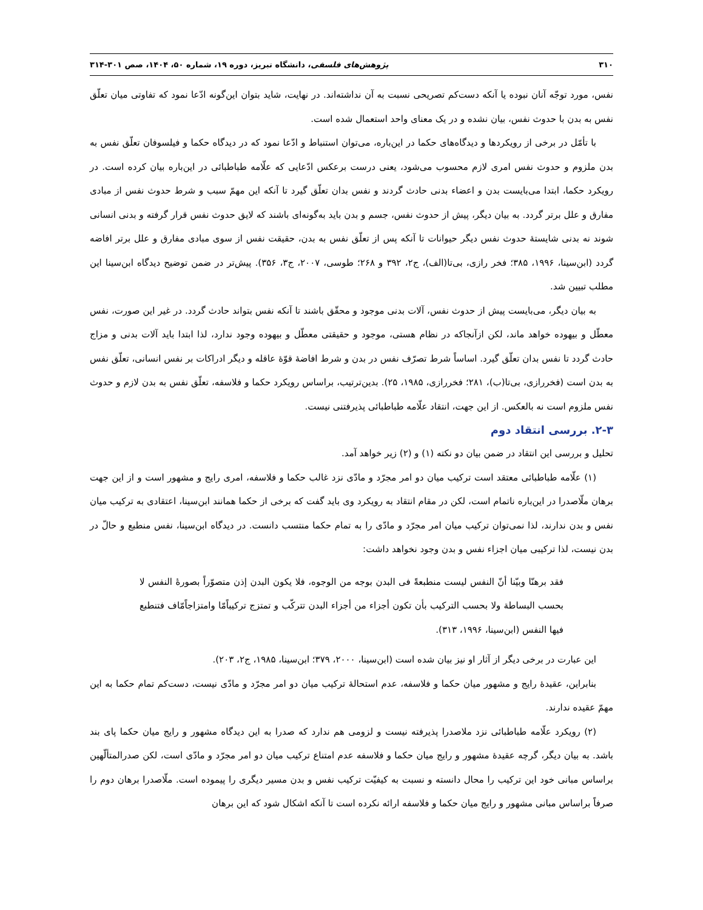۳۱۰ پژوهش‌های فلسفی، دانشگاه تبریز، دوره ۱۹، شماره ۵۰، ۱۴۰۴، صص ۳۰۱-۳۱۴
نفس، مورد توجّه آنان نبوده یا آنکه دست‌کم تصریحی نسبت به آن نداشته‌اند. در نهایت، شاید بتوان این‌گونه ادّعا نمود که تفاوتی میان تعلّق نفس به بدن با حدوث نفس، بیان نشده و در یک معنای واحد استعمال شده است.
با تأمّل در برخی از رویکردها و دیدگاه‌های حکما در این‌باره، می‌توان استنباط و ادّعا نمود که در دیدگاه حکما و فیلسوفان تعلّق نفس به بدن ملزوم و حدوث نفس امری لازم محسوب می‌شود، یعنی درست برعکس ادّعایی که علّامه طباطبائی در این‌باره بیان کرده است. در رویکرد حکما، ابتدا می‌بایست بدن و اعضاء بدنی حادث گردند و نفس بدان تعلّق گیرد تا آنکه این مهمّ سبب و شرط حدوث نفس از مبادی مفارق و علل برتر گردد. به بیان دیگر، پیش از حدوث نفس، جسم و بدن باید به‌گونه‌ای باشند که لایق حدوث نفس قرار گرفته و بدنی انسانی شوند نه بدنی شایستهٔ حدوث نفس دیگر حیوانات تا آنکه پس از تعلّق نفس به بدن، حقیقت نفس از سوی مبادی مفارق و علل برتر افاضه گردد (ابن‌سینا، ۱۹۹۶، ۳۸۵؛ فخر رازی، بی‌تا(الف)، ج۲، ۳۹۲ و ۲۶۸؛ طوسی، ۲۰۰۷، ج۳، ۳۵۶). پیش‌تر در ضمن توضیح دیدگاه ابن‌سینا این مطلب تبیین شد.
به بیان دیگر، می‌بایست پیش از حدوث نفس، آلات بدنی موجود و محقّق باشند تا آنکه نفس بتواند حادث گردد. در غیر این صورت، نفس معطّل و بیهوده خواهد ماند، لکن ازآنجاکه در نظام هستی، موجود و حقیقتی معطّل و بیهوده وجود ندارد، لذا ابتدا باید آلات بدنی و مزاج حادث گردد تا نفس بدان تعلّق گیرد. اساساً شرط تصرّف نفس در بدن و شرط افاضهٔ قوّهٔ عاقله و دیگر ادراکات بر نفس انسانی، تعلّق نفس به بدن است (فخررازی، بی‌تا(ب)، ۲۸۱؛ فخررازی، ۱۹۸۵، ۲۵). بدین‌ترتیب، براساس رویکرد حکما و فلاسفه، تعلّق نفس به بدن لازم و حدوث نفس ملزوم است نه بالعکس. از این جهت، انتقاد علّامه طباطبائی پذیرفتنی نیست.
۲-۳. بررسی انتقاد دوم
تحلیل و بررسی این انتقاد در ضمن بیان دو نکته (۱) و (۲) زیر خواهد آمد.
(۱) علّامه طباطبائی معتقد است ترکیب میان دو امر مجرّد و مادّی نزد غالب حکما و فلاسفه، امری رایج و مشهور است و از این جهت برهان ملّاصدرا در این‌باره ناتمام است، لکن در مقام انتقاد به رویکرد وی باید گفت که برخی از حکما همانند ابن‌سینا، اعتقادی به ترکیب میان نفس و بدن ندارند، لذا نمی‌توان ترکیب میان امر مجرّد و مادّی را به تمام حکما منتسب دانست. در دیدگاه ابن‌سینا، نفس منطبع و حالّ در بدن نیست، لذا ترکیبی میان اجزاء نفس و بدن وجود نخواهد داشت:
فقد برهنّا وبيّنا أنّ النفس ليست منطبعةً فی البدن بوجه من الوجوه، فلا يکون البدن إذن متصوّراً بصورةٔ النفس لا بحسب البساطة ولا بحسب الترکيب بأن تکون أجزاء من أجزاء البدن تترکّب و تمتزج ترکيباًمّا وامتزاجاًمّاف فتنطبع فيها النفس (ابن‌سینا، ۱۹۹۶، ۳۱۳).
این عبارت در برخی دیگر از آثار او نیز بیان شده است (ابن‌سینا، ۲۰۰۰، ۳۷۹؛ ابن‌سینا، ۱۹۸۵، ج۲، ۲۰۳).
بنابراین، عقیدهٔ رایج و مشهور میان حکما و فلاسفه، عدم استحالهٔ ترکیب میان دو امر مجرّد و مادّی نیست، دست‌کم تمام حکما به این مهمّ عقیده ندارند.
(۲) رویکرد علّامه طباطبائی نزد ملاصدرا پذیرفته نیست و لزومی هم ندارد که صدرا به این دیدگاه مشهور و رایج میان حکما پای بند باشد. به بیان دیگر، گرچه عقیدهٔ مشهور و رایج میان حکما و فلاسفه عدم امتناع ترکیب میان دو امر مجرّد و مادّی است، لکن صدرالمتألّهین براساس مبانی خود این ترکیب را محال دانسته و نسبت به کیفیّت ترکیب نفس و بدن مسیر دیگری را پیموده است. ملّاصدرا برهان دوم را صرفاً براساس مبانی مشهور و رایج میان حکما و فلاسفه ارائه نکرده است تا آنکه اشکال شود که این برهان